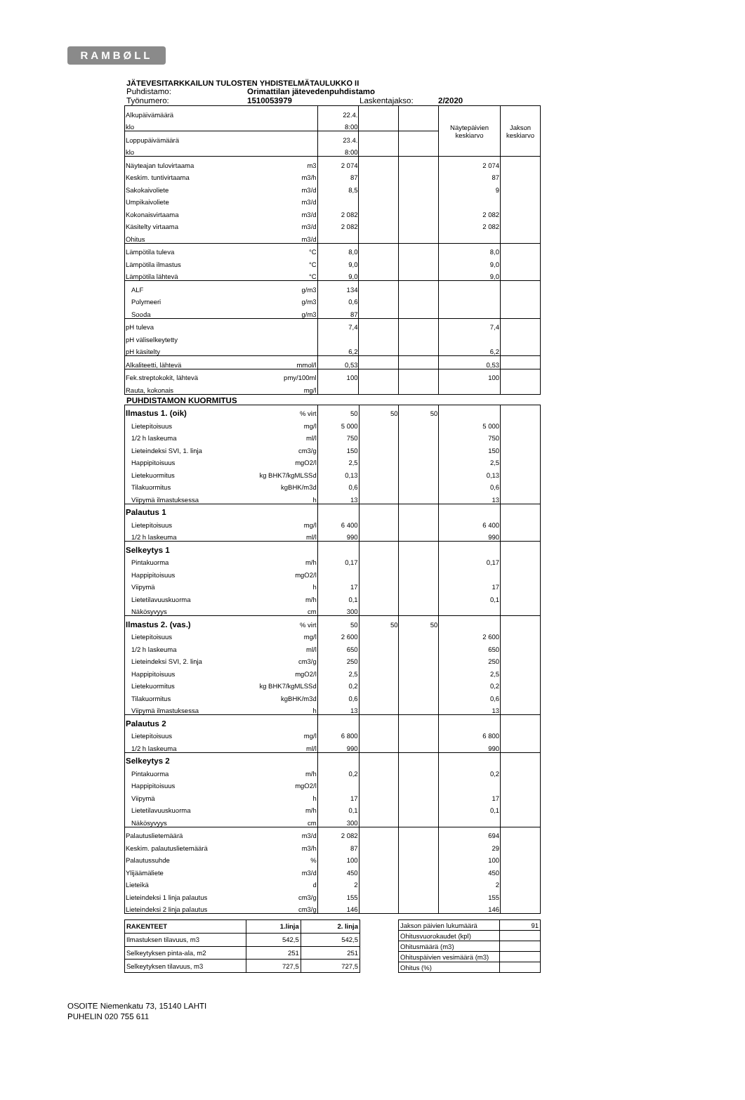RAMBØLL
JÄTEVESITARKKAILUN TULOSTEN YHDISTELMÄTAULUKKO II
Puhdistamo: Orimattilan jätevedenpuhdistamo
Työnumero: 1510053979 Laskentajakso: 2/2020
| Alkupäivämäärä | | 22.4. | | | Näytepäivien keskiarvo | Jakson keskiarvo |
| klo | | 8:00 | | | | |
| Loppupäivämäärä | | 23.4. | | | | |
| klo | | 8:00 | | | | |
| Näyteajan tulovirtaama | m3 | 2 074 | | | 2 074 | |
| Keskim. tuntivirtaama | m3/h | 87 | | | 87 | |
| Sakokaivoliete | m3/d | 8,5 | | | 9 | |
| Umpikaivoliete | m3/d | | | | | |
| Kokonaisvirtaama | m3/d | 2 082 | | | 2 082 | |
| Käsitelty virtaama | m3/d | 2 082 | | | 2 082 | |
| Ohitus | m3/d | | | | | |
| Lämpötila tuleva | °C | 8,0 | | | 8,0 | |
| Lämpötila ilmastus | °C | 9,0 | | | 9,0 | |
| Lämpötila lähtevä | °C | 9,0 | | | 9,0 | |
| ALF | g/m3 | 134 | | | | |
| Polymeeri | g/m3 | 0,6 | | | | |
| Sooda | g/m3 | 87 | | | | |
| pH tuleva | | 7,4 | | | 7,4 | |
| pH väliselkeytetty | | | | | | |
| pH käsitelty | | 6,2 | | | 6,2 | |
| Alkaliteetti, lähtevä | mmol/l | 0,53 | | | 0,53 | |
| Fek.streptokokit, lähtevä | pmy/100ml | 100 | | | 100 | |
| Rauta, kokonais | mg/l | | | | | |
PUHDISTAMON KUORMITUS
| Ilmastus 1. (oik) | % virt | 50 | 50 | 50 | | |
| Lietepitoisuus | mg/l | 5 000 | | | 5 000 | |
| 1/2 h laskeuma | ml/l | 750 | | | 750 | |
| Lieteindeksi SVI, 1. linja | cm3/g | 150 | | | 150 | |
| Happipitoisuus | mgO2/l | 2,5 | | | 2,5 | |
| Lietekuormitus | kg BHK7/kgMLSSd | 0,13 | | | 0,13 | |
| Tilakuormitus | kgBHK/m3d | 0,6 | | | 0,6 | |
| Viipymä ilmastuksessa | h | 13 | | | 13 | |
| Palautus 1 | | | | | | |
| Lietepitoisuus | mg/l | 6 400 | | | 6 400 | |
| 1/2 h laskeuma | ml/l | 990 | | | 990 | |
| Selkeytys 1 | | | | | | |
| Pintakuorma | m/h | 0,17 | | | 0,17 | |
| Happipitoisuus | mgO2/l | | | | | |
| Viipymä | h | 17 | | | 17 | |
| Lietetilavuuskuorma | m/h | 0,1 | | | 0,1 | |
| Näkösyvyys | cm | 300 | | | | |
| Ilmastus 2. (vas.) | % virt | 50 | 50 | 50 | | |
| Lietepitoisuus | mg/l | 2 600 | | | 2 600 | |
| 1/2 h laskeuma | ml/l | 650 | | | 650 | |
| Lieteindeksi SVI, 2. linja | cm3/g | 250 | | | 250 | |
| Happipitoisuus | mgO2/l | 2,5 | | | 2,5 | |
| Lietekuormitus | kg BHK7/kgMLSSd | 0,2 | | | 0,2 | |
| Tilakuormitus | kgBHK/m3d | 0,6 | | | 0,6 | |
| Viipymä ilmastuksessa | h | 13 | | | 13 | |
| Palautus 2 | | | | | | |
| Lietepitoisuus | mg/l | 6 800 | | | 6 800 | |
| 1/2 h laskeuma | ml/l | 990 | | | 990 | |
| Selkeytys 2 | | | | | | |
| Pintakuorma | m/h | 0,2 | | | 0,2 | |
| Happipitoisuus | mgO2/l | | | | | |
| Viipymä | h | 17 | | | 17 | |
| Lietetilavuuskuorma | m/h | 0,1 | | | 0,1 | |
| Näkösyvyys | cm | 300 | | | | |
| Palautuslietemäärä | m3/d | 2 082 | | | 694 | |
| Keskim. palautuslietemäärä | m3/h | 87 | | | 29 | |
| Palautussuhde | % | 100 | | | 100 | |
| Ylijäämäliete | m3/d | 450 | | | 450 | |
| Lieteikä | d | 2 | | | 2 | |
| Lieteindeksi 1 linja palautus | cm3/g | 155 | | | 155 | |
| Lieteindeksi 2 linja palautus | cm3/g | 146 | | | 146 | |
| RAKENTEET | 1.linja | 2. linja |
| Ilmastuksen tilavuus, m3 | 542,5 | 542,5 |
| Selkeytyksen pinta-ala, m2 | 251 | 251 |
| Selkeytyksen tilavuus, m3 | 727,5 | 727,5 |
| Jakson päivien lukumäärä | 91 |
| Ohitusvuorokaudet (kpl) | |
| Ohitusmäärä (m3) | |
| Ohituspäivien vesimäärä (m3) | |
| Ohitus (%) | |
OSOITE Niemenkatu 73, 15140 LAHTI
PUHELIN 020 755 611